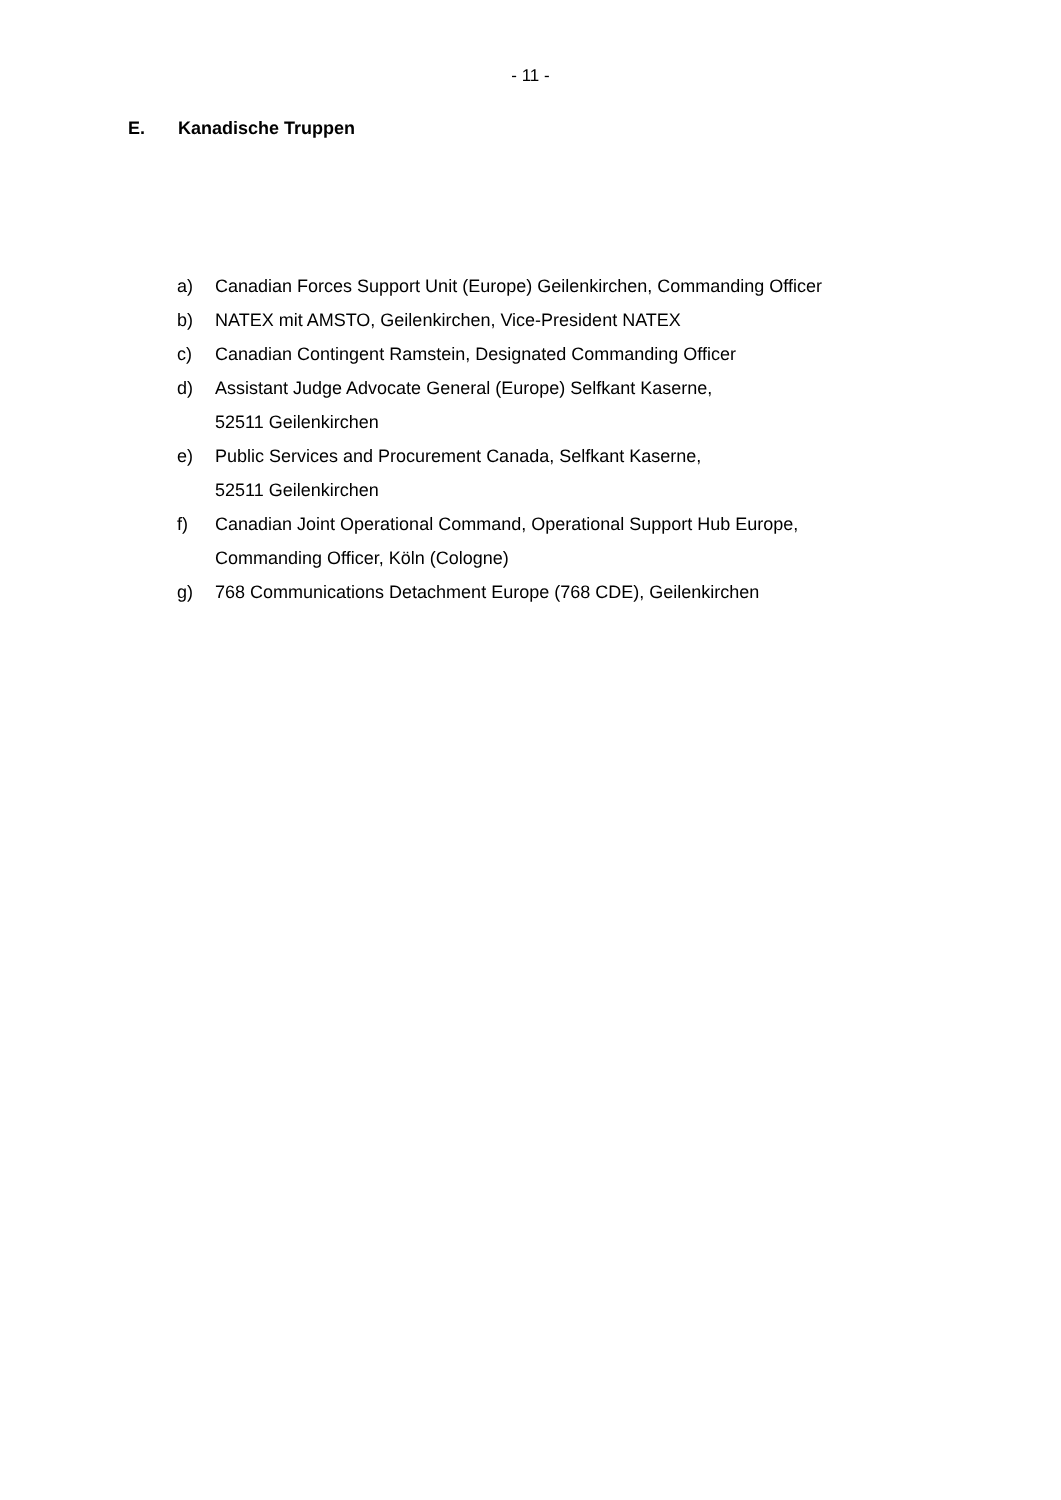- 11 -
E. Kanadische Truppen
a) Canadian Forces Support Unit (Europe) Geilenkirchen, Commanding Officer
b) NATEX mit AMSTO, Geilenkirchen, Vice-President NATEX
c) Canadian Contingent Ramstein, Designated Commanding Officer
d) Assistant Judge Advocate General (Europe) Selfkant Kaserne,
52511 Geilenkirchen
e) Public Services and Procurement Canada, Selfkant Kaserne,
52511 Geilenkirchen
f) Canadian Joint Operational Command, Operational Support Hub Europe,
Commanding Officer, Köln (Cologne)
g) 768 Communications Detachment Europe (768 CDE), Geilenkirchen